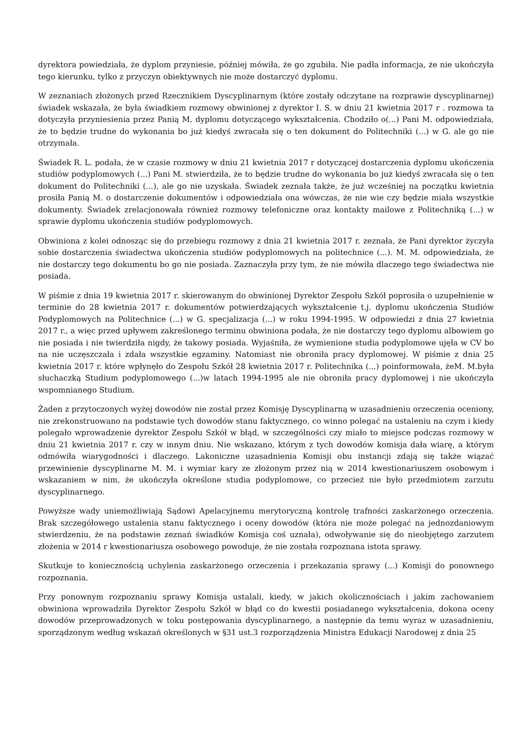dyrektora powiedziała, że dyplom przyniesie, później mówiła, że go zgubiła. Nie padła informacja, że nie ukończyła tego kierunku, tylko z przyczyn obiektywnych nie może dostarczyć dyplomu.
W zeznaniach złożonych przed Rzecznikiem Dyscyplinarnym (które zostały odczytane na rozprawie dyscyplinarnej) świadek wskazała, że była świadkiem rozmowy obwinionej z dyrektor I. S. w dniu 21 kwietnia 2017 r . rozmowa ta dotyczyła przyniesienia przez Panią M. dyplomu dotyczącego wykształcenia. Chodziło o(...) Pani M. odpowiedziała, że to będzie trudne do wykonania bo już kiedyś zwracała się o ten dokument do Politechniki (...) w G. ale go nie otrzymała.
Świadek R. L. podała, że w czasie rozmowy w dniu 21 kwietnia 2017 r dotyczącej dostarczenia dyplomu ukończenia studiów podyplomowych (...) Pani M. stwierdziła, że to będzie trudne do wykonania bo już kiedyś zwracała się o ten dokument do Politechniki (...), ale go nie uzyskała. Świadek zeznała także, że już wcześniej na początku kwietnia prosiła Panią M. o dostarczenie dokumentów i odpowiedziała ona wówczas, że nie wie czy będzie miała wszystkie dokumenty. Świadek zrelacjonowała również rozmowy telefoniczne oraz kontakty mailowe z Politechniką (...) w sprawie dyplomu ukończenia studiów podyplomowych.
Obwiniona z kolei odnosząc się do przebiegu rozmowy z dnia 21 kwietnia 2017 r. zeznała, że Pani dyrektor życzyła sobie dostarczenia świadectwa ukończenia studiów podyplomowych na politechnice (...). M. M. odpowiedziała, że nie dostarczy tego dokumentu bo go nie posiada. Zaznaczyła przy tym, że nie mówiła dlaczego tego świadectwa nie posiada.
W piśmie z dnia 19 kwietnia 2017 r. skierowanym do obwinionej Dyrektor Zespołu Szkół poprosiła o uzupełnienie w terminie do 28 kwietnia 2017 r. dokumentów potwierdzających wykształcenie t.j. dyplomu ukończenia Studiów Podyplomowych na Politechnice (...) w G. specjalizacja (...) w roku 1994-1995. W odpowiedzi z dnia 27 kwietnia 2017 r., a więc przed upływem zakreślonego terminu obwiniona podała, że nie dostarczy tego dyplomu albowiem go nie posiada i nie twierdziła nigdy, że takowy posiada. Wyjaśniła, że wymienione studia podyplomowe ujęła w CV bo na nie uczęszczała i zdała wszystkie egzaminy. Natomiast nie obroniła pracy dyplomowej. W piśmie z dnia 25 kwietnia 2017 r. które wpłynęło do Zespołu Szkół 28 kwietnia 2017 r. Politechnika (...) poinformowała, żeM. M.była słuchaczką Studium podyplomowego (...)w latach 1994-1995 ale nie obroniła pracy dyplomowej i nie ukończyła wspomnianego Studium.
Żaden z przytoczonych wyżej dowodów nie został przez Komisję Dyscyplinarną w uzasadnieniu orzeczenia oceniony, nie zrekonstruowano na podstawie tych dowodów stanu faktycznego, co winno polegać na ustaleniu na czym i kiedy polegało wprowadzenie dyrektor Zespołu Szkół w błąd, w szczególności czy miało to miejsce podczas rozmowy w dniu 21 kwietnia 2017 r. czy w innym dniu. Nie wskazano, którym z tych dowodów komisja dała wiarę, a którym odmówiła wiarygodności i dlaczego. Lakoniczne uzasadnienia Komisji obu instancji zdają się także wiązać przewinienie dyscyplinarne M. M. i wymiar kary ze złożonym przez nią w 2014 kwestionariuszem osobowym i wskazaniem w nim, że ukończyła określone studia podyplomowe, co przecież nie było przedmiotem zarzutu dyscyplinarnego.
Powyższe wady uniemożliwiają Sądowi Apelacyjnemu merytoryczną kontrolę trafności zaskarżonego orzeczenia. Brak szczegółowego ustalenia stanu faktycznego i oceny dowodów (która nie może polegać na jednozdaniowym stwierdzeniu, że na podstawie zeznań świadków Komisja coś uznała), odwoływanie się do nieobjętego zarzutem złożenia w 2014 r kwestionariusza osobowego powoduje, że nie została rozpoznana istota sprawy.
Skutkuje to koniecznością uchylenia zaskarżonego orzeczenia i przekazania sprawy (...) Komisji do ponownego rozpoznania.
Przy ponownym rozpoznaniu sprawy Komisja ustalali, kiedy, w jakich okolicznościach i jakim zachowaniem obwiniona wprowadziła Dyrektor Zespołu Szkół w błąd co do kwestii posiadanego wykształcenia, dokona oceny dowodów przeprowadzonych w toku postępowania dyscyplinarnego, a następnie da temu wyraz w uzasadnieniu, sporządzonym według wskazań określonych w §31 ust.3 rozporządzenia Ministra Edukacji Narodowej z dnia 25